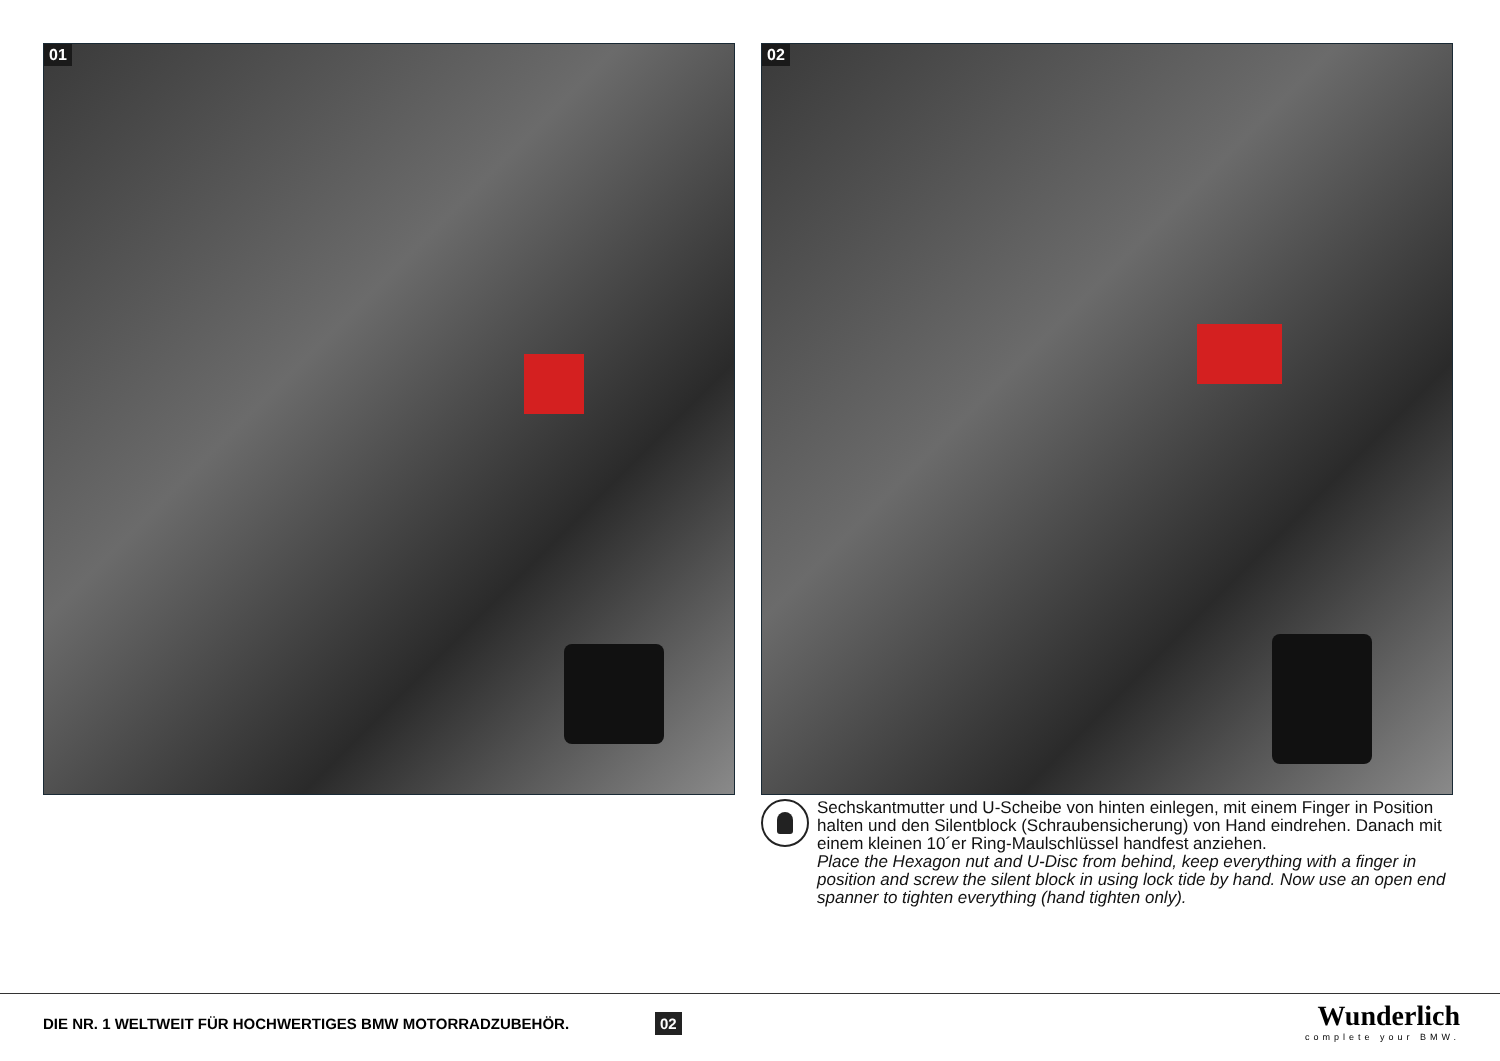01
02
Sechskantmutter und U-Scheibe von hinten einlegen, mit einem Finger in Position halten und den Silentblock (Schraubensicherung) von Hand eindrehen. Danach mit einem kleinen 10´er Ring-Maulschlüssel handfest anziehen.
Place the Hexagon nut and U-Disc from behind, keep everything with a finger in position and screw the silent block in using lock tide by hand. Now use an open end spanner to tighten everything (hand tighten only).
DIE NR. 1 WELTWEIT FÜR HOCHWERTIGES BMW MOTORRADZUBEHÖR.
02 Wunderlich
complete your BMW.